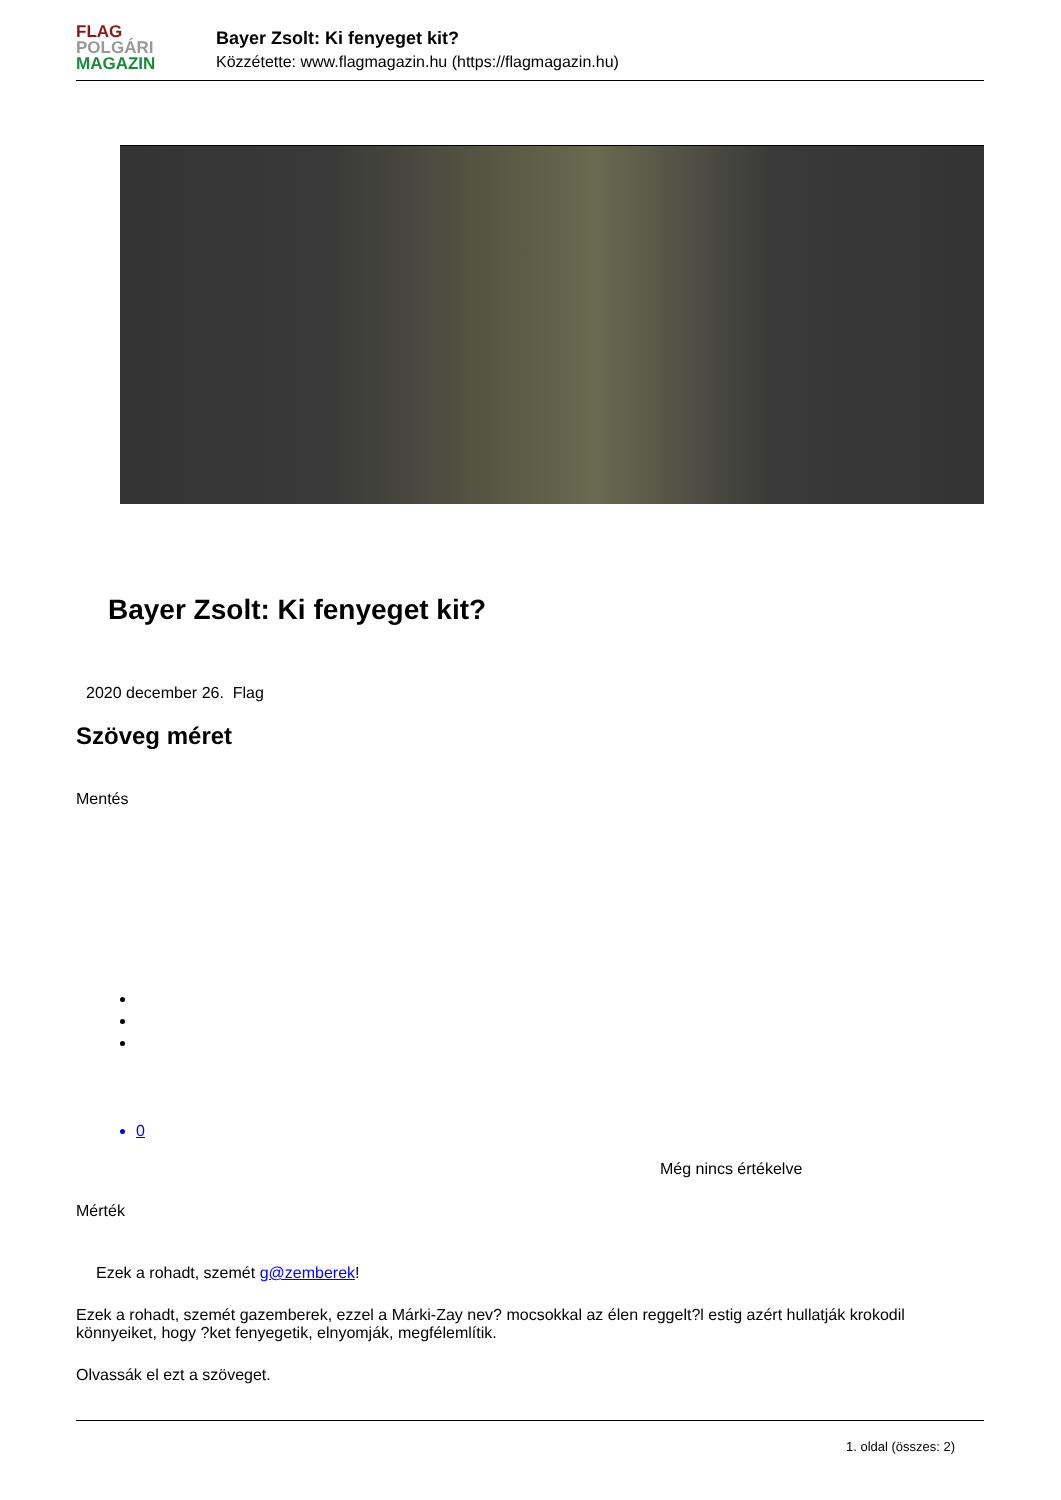FLAG
POLGÁRI
MAGAZIN
Bayer Zsolt: Ki fenyeget kit?
Közzétette: www.flagmagazin.hu (https://flagmagazin.hu)
Bayer Zsolt: Ki fenyeget kit?
2020 december 26. Flag
Szöveg méret
Mentés
0
Még nincs értékelve
Mérték
Ezek a rohadt, szemét g@zemberek!
Ezek a rohadt, szemét gazemberek, ezzel a Márki-Zay nev? mocsokkal az élen reggelt?l estig azért hullatják krokodil könnyeiket, hogy ?ket fenyegetik, elnyomják, megfélemlítik.
Olvassák el ezt a szöveget.
1. oldal (összes: 2)